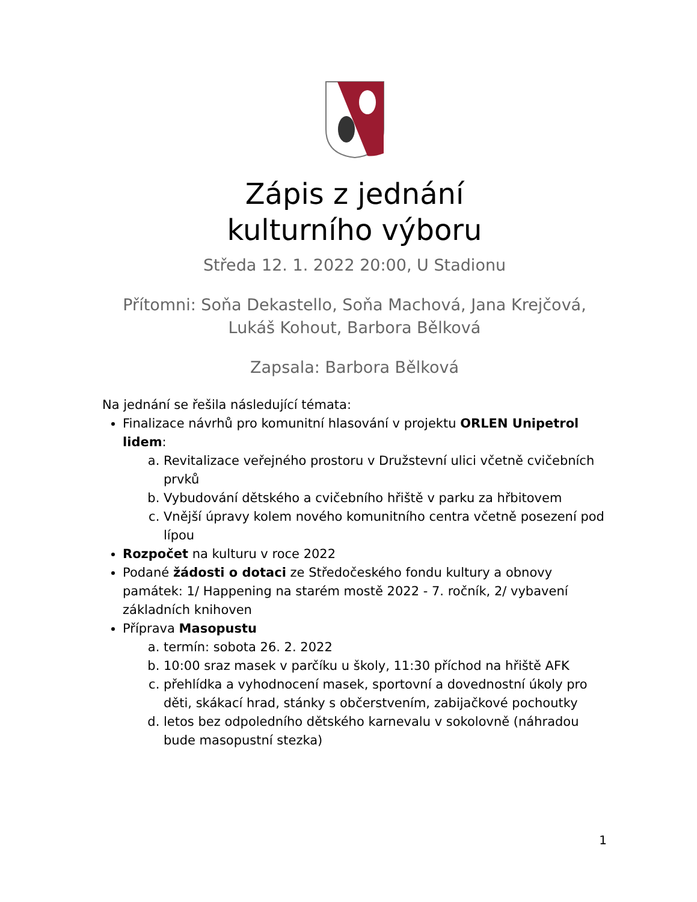Zápis z jednání
kulturního výboru
Středa 12. 1. 2022 20:00, U Stadionu
Přítomni: Soňa Dekastello, Soňa Machová, Jana Krejčová, Lukáš Kohout, Barbora Bělková
Zapsala: Barbora Bělková
Na jednání se řešila následující témata:
Finalizace návrhů pro komunitní hlasování v projektu ORLEN Unipetrol lidem:
a. Revitalizace veřejného prostoru v Družstevní ulici včetně cvičebních prvků
b. Vybudování dětského a cvičebního hřiště v parku za hřbitovem
c. Vnější úpravy kolem nového komunitního centra včetně posezení pod lípou
Rozpočet na kulturu v roce 2022
Podané žádosti o dotaci ze Středočeského fondu kultury a obnovy památek: 1/ Happening na starém mostě 2022 - 7. ročník, 2/ vybavení základních knihoven
Příprava Masopustu
a. termín: sobota 26. 2. 2022
b. 10:00 sraz masek v parčíku u školy, 11:30 příchod na hřiště AFK
c. přehlídka a vyhodnocení masek, sportovní a dovednostní úkoly pro děti, skákací hrad, stánky s občerstvením, zabijačkové pochoutky
d. letos bez odpoledního dětského karnevalu v sokolovně (náhradou bude masopustní stezka)
1